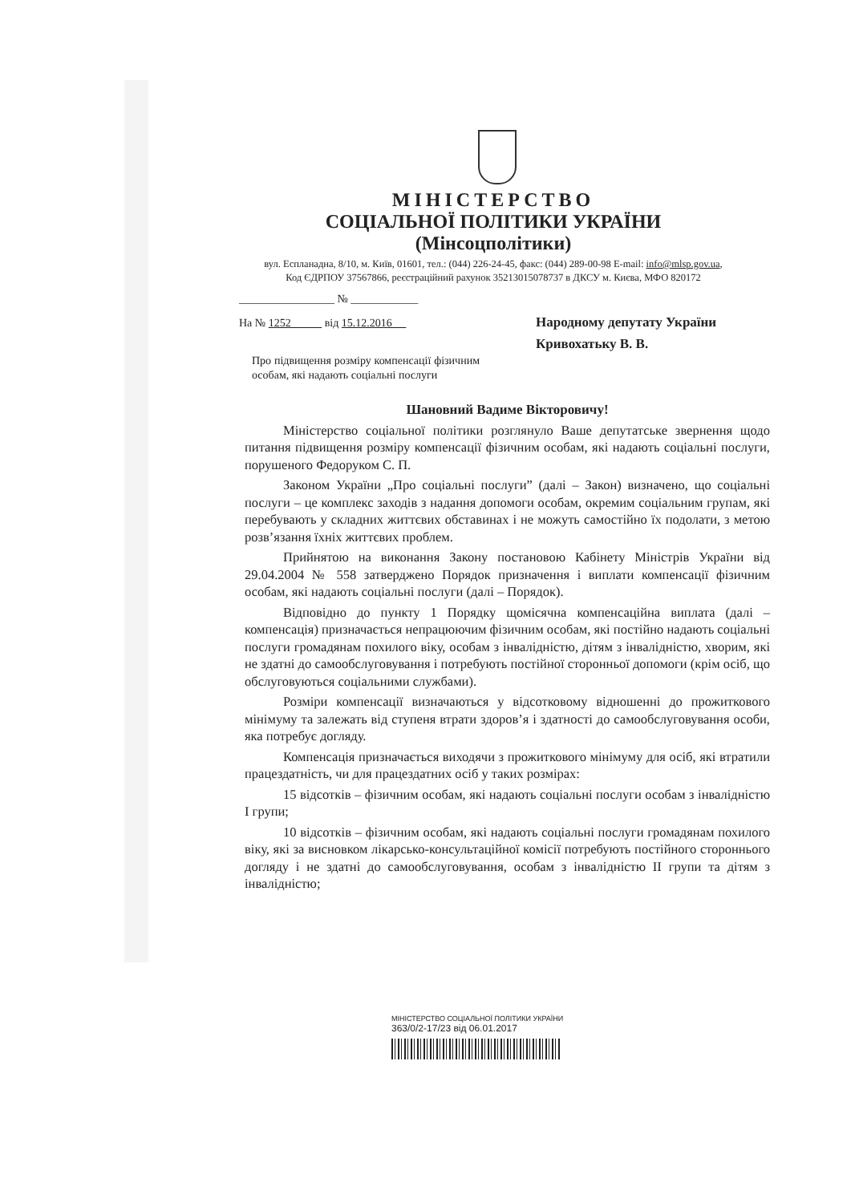МІНІСТЕРСТВО
СОЦІАЛЬНОЇ ПОЛІТИКИ УКРАЇНИ
(Мінсоцполітики)
вул. Еспланадна, 8/10, м. Київ, 01601, тел.: (044) 226-24-45, факс: (044) 289-00-98 E-mail: info@mlsp.gov.ua,
Код ЄДРПОУ 37567866, реєстраційний рахунок 35213015078737 в ДКСУ м. Києва, МФО 820172
_________________ № ____________
На № 1252 від 15.12.2016
Про підвищення розміру компенсації фізичним особам, які надають соціальні послуги
Народному депутату України
Кривохатьку В. В.
Шановний Вадиме Вікторовичу!
Міністерство соціальної політики розглянуло Ваше депутатське звернення щодо питання підвищення розміру компенсації фізичним особам, які надають соціальні послуги, порушеного Федоруком С. П.
Законом України „Про соціальні послуги” (далі – Закон) визначено, що соціальні послуги – це комплекс заходів з надання допомоги особам, окремим соціальним групам, які перебувають у складних життєвих обставинах і не можуть самостійно їх подолати, з метою розв’язання їхніх життєвих проблем.
Прийнятою на виконання Закону постановою Кабінету Міністрів України від 29.04.2004 № 558 затверджено Порядок призначення і виплати компенсації фізичним особам, які надають соціальні послуги (далі – Порядок).
Відповідно до пункту 1 Порядку щомісячна компенсаційна виплата (далі – компенсація) призначається непрацюючим фізичним особам, які постійно надають соціальні послуги громадянам похилого віку, особам з інвалідністю, дітям з інвалідністю, хворим, які не здатні до самообслуговування і потребують постійної сторонньої допомоги (крім осіб, що обслуговуються соціальними службами).
Розміри компенсації визначаються у відсотковому відношенні до прожиткового мінімуму та залежать від ступеня втрати здоров’я і здатності до самообслуговування особи, яка потребує догляду.
Компенсація призначається виходячи з прожиткового мінімуму для осіб, які втратили працездатність, чи для працездатних осіб у таких розмірах:
15 відсотків – фізичним особам, які надають соціальні послуги особам з інвалідністю I групи;
10 відсотків – фізичним особам, які надають соціальні послуги громадянам похилого віку, які за висновком лікарсько-консультаційної комісії потребують постійного стороннього догляду і не здатні до самообслуговування, особам з інвалідністю II групи та дітям з інвалідністю;
МІНІСТЕРСТВО СОЦІАЛЬНОЇ ПОЛІТИКИ УКРАЇНИ
363/0/2-17/23 від 06.01.2017